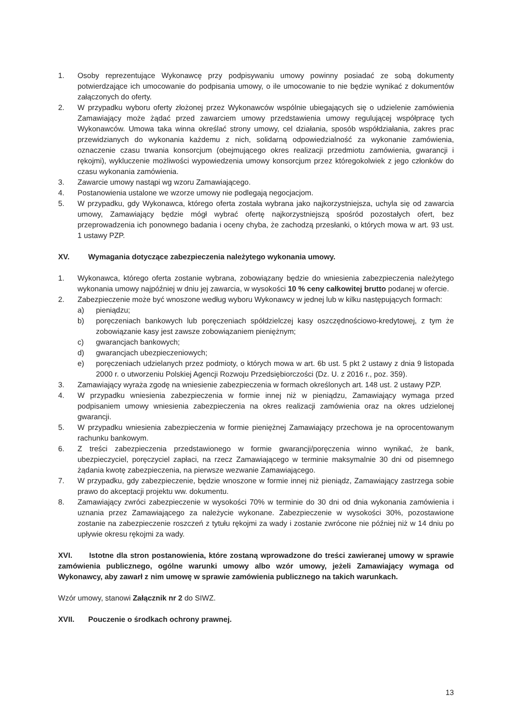1. Osoby reprezentujące Wykonawcę przy podpisywaniu umowy powinny posiadać ze sobą dokumenty potwierdzające ich umocowanie do podpisania umowy, o ile umocowanie to nie będzie wynikać z dokumentów załączonych do oferty.
2. W przypadku wyboru oferty złożonej przez Wykonawców wspólnie ubiegających się o udzielenie zamówienia Zamawiający może żądać przed zawarciem umowy przedstawienia umowy regulującej współpracę tych Wykonawców. Umowa taka winna określać strony umowy, cel działania, sposób współdziałania, zakres prac przewidzianych do wykonania każdemu z nich, solidarną odpowiedzialność za wykonanie zamówienia, oznaczenie czasu trwania konsorcjum (obejmującego okres realizacji przedmiotu zamówienia, gwarancji i rękojmi), wykluczenie możliwości wypowiedzenia umowy konsorcjum przez któregokolwiek z jego członków do czasu wykonania zamówienia.
3. Zawarcie umowy nastąpi wg wzoru Zamawiającego.
4. Postanowienia ustalone we wzorze umowy nie podlegają negocjacjom.
5. W przypadku, gdy Wykonawca, którego oferta została wybrana jako najkorzystniejsza, uchyla się od zawarcia umowy, Zamawiający będzie mógł wybrać ofertę najkorzystniejszą spośród pozostałych ofert, bez przeprowadzenia ich ponownego badania i oceny chyba, że zachodzą przesłanki, o których mowa w art. 93 ust. 1 ustawy PZP.
XV. Wymagania dotyczące zabezpieczenia należytego wykonania umowy.
1. Wykonawca, którego oferta zostanie wybrana, zobowiązany będzie do wniesienia zabezpieczenia należytego wykonania umowy najpóźniej w dniu jej zawarcia, w wysokości 10 % ceny całkowitej brutto podanej w ofercie.
2. Zabezpieczenie może być wnoszone według wyboru Wykonawcy w jednej lub w kilku następujących formach:
a) pieniądzu;
b) poręczeniach bankowych lub poręczeniach spółdzielczej kasy oszczędnościowo-kredytowej, z tym że zobowiązanie kasy jest zawsze zobowiązaniem pieniężnym;
c) gwarancjach bankowych;
d) gwarancjach ubezpieczeniowych;
e) poręczeniach udzielanych przez podmioty, o których mowa w art. 6b ust. 5 pkt 2 ustawy z dnia 9 listopada 2000 r. o utworzeniu Polskiej Agencji Rozwoju Przedsiębiorczości (Dz. U. z 2016 r., poz. 359).
3. Zamawiający wyraża zgodę na wniesienie zabezpieczenia w formach określonych art. 148 ust. 2 ustawy PZP.
4. W przypadku wniesienia zabezpieczenia w formie innej niż w pieniądzu, Zamawiający wymaga przed podpisaniem umowy wniesienia zabezpieczenia na okres realizacji zamówienia oraz na okres udzielonej gwarancji.
5. W przypadku wniesienia zabezpieczenia w formie pieniężnej Zamawiający przechowa je na oprocentowanym rachunku bankowym.
6. Z treści zabezpieczenia przedstawionego w formie gwarancji/poręczenia winno wynikać, że bank, ubezpieczyciel, poręczyciel zapłaci, na rzecz Zamawiającego w terminie maksymalnie 30 dni od pisemnego żądania kwotę zabezpieczenia, na pierwsze wezwanie Zamawiającego.
7. W przypadku, gdy zabezpieczenie, będzie wnoszone w formie innej niż pieniądz, Zamawiający zastrzega sobie prawo do akceptacji projektu ww. dokumentu.
8. Zamawiający zwróci zabezpieczenie w wysokości 70% w terminie do 30 dni od dnia wykonania zamówienia i uznania przez Zamawiającego za należycie wykonane. Zabezpieczenie w wysokości 30%, pozostawione zostanie na zabezpieczenie roszczeń z tytułu rękojmi za wady i zostanie zwrócone nie później niż w 14 dniu po upływie okresu rękojmi za wady.
XVI. Istotne dla stron postanowienia, które zostaną wprowadzone do treści zawieranej umowy w sprawie zamówienia publicznego, ogólne warunki umowy albo wzór umowy, jeżeli Zamawiający wymaga od Wykonawcy, aby zawarł z nim umowę w sprawie zamówienia publicznego na takich warunkach.
Wzór umowy, stanowi Załącznik nr 2 do SIWZ.
XVII. Pouczenie o środkach ochrony prawnej.
13